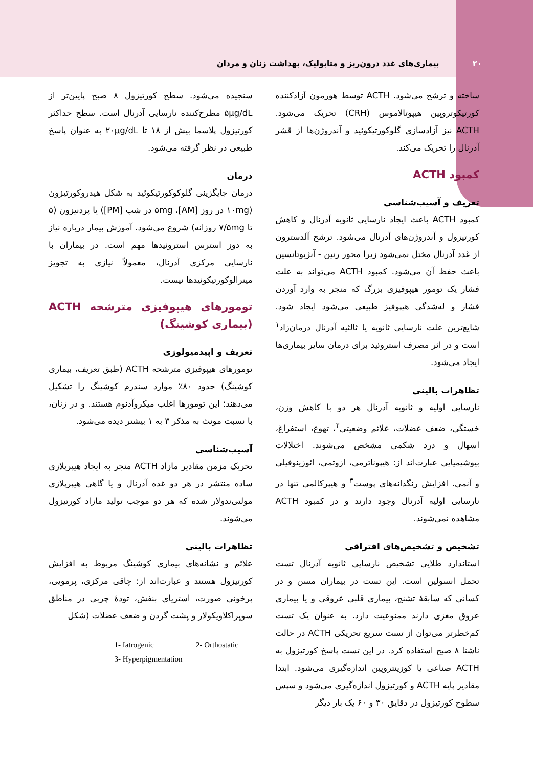۲۰ بیماری‌های غدد درون‌ریز و متابولیک، بهداشت زنان و مردان
ساخته و ترشح می‌شود. ACTH توسط هورمون آزادکننده کورتیکوتروپین هیپوتالاموس (CRH) تحریک می‌شود. ACTH نیز آزادسازی گلوکورتیکوئید و آندروژن‌ها از قشر آدرنال را تحریک می‌کند.
کمبود ACTH
تعریف و آسیب‌شناسی
کمبود ACTH باعث ایجاد نارسایی ثانویه آدرنال و کاهش کورتیزول و آندروژن‌های آدرنال می‌شود. ترشح آلدسترون از غدد آدرنال مختل نمی‌شود زیرا محور رنین - آنژیوتانسین باعث حفظ آن می‌شود. کمبود ACTH می‌تواند به علت فشار یک تومور هیپوفیزی بزرگ که منجر به وارد آوردن فشار و له‌شدگی هیپوفیز طبیعی می‌شود ایجاد شود. شایع‌ترین علت نارسایی ثانویه یا ثالثیه آدرنال درمان‌زاد<sup>۱</sup> است و در اثر مصرف استروئید برای درمان سایر بیماری‌ها ایجاد می‌شود.
تظاهرات بالینی
نارسایی اولیه و ثانویه آدرنال هر دو با کاهش وزن، خستگی، ضعف عضلات، علائم وضعیتی<sup>۲</sup>، تهوع، استفراغ، اسهال و درد شکمی مشخص می‌شوند. اختلالات بیوشیمیایی عبارت‌اند از: هیپوناترمی، ازوتمی، ائوزینوفیلی و آنمی. افزایش رنگدانه‌های پوست<sup>۳</sup> و هیپرکالمی تنها در نارسایی اولیه آدرنال وجود دارند و در کمبود ACTH مشاهده نمی‌شوند.
تشخیص و تشخیص‌های افتراقی
استاندارد طلایی تشخیص نارسایی ثانویه آدرنال تست تحمل انسولین است. این تست در بیماران مسن و در کسانی که سابقهٔ تشنج، بیماری قلبی عروقی و یا بیماری عروق مغزی دارند ممنوعیت دارد. به عنوان یک تست کم‌خطرتر می‌توان از تست سریع تحریکی ACTH در حالت ناشتا ۸ صبح استفاده کرد. در این تست پاسخ کورتیزول به ACTH صناعی یا کوزینتروپین اندازه‌گیری می‌شود. ابتدا مقادیر پایه ACTH و کورتیزول اندازه‌گیری می‌شود و سپس سطوح کورتیزول در دقایق ۳۰ و ۶۰ یک بار دیگر
سنجیده می‌شود. سطح کورتیزول ۸ صبح پایین‌تر از ۵µg/dL مطرح‌کننده نارسایی آدرنال است. سطح حداکثر کورتیزول پلاسما بیش از ۱۸ تا ۲۰µg/dL به عنوان پاسخ طبیعی در نظر گرفته می‌شود.
درمان
درمان جایگزینی گلوکوکورتیکوئید به شکل هیدروکورتیزون (۱۰mg در روز [AM]، ۵mg در شب [PM]) یا پردنیزون (۵ تا ۷/۵mg روزانه) شروع می‌شود. آموزش بیمار درباره نیاز به دوز استرس استروئیدها مهم است. در بیماران با نارسایی مرکزی آدرنال، معمولاً نیازی به تجویز مینرالوکورتیکوئیدها نیست.
تومورهای هیپوفیزی مترشحه ACTH (بیماری کوشینگ)
تعریف و اپیدمیولوژی
تومورهای هیپوفیزی مترشحه ACTH (طبق تعریف، بیماری کوشینگ) حدود ۸۰٪ موارد سندرم کوشینگ را تشکیل می‌دهند؛ این تومورها اغلب میکروآدنوم هستند. و در زنان، با نسبت مونث به مذکر ۳ به ۱ بیشتر دیده می‌شود.
آسیب‌شناسی
تحریک مزمن مقادیر مازاد ACTH منجر به ایجاد هیپرپلازی ساده منتشر در هر دو غده آدرنال و یا گاهی هیپرپلازی مولتی‌ندولار شده که هر دو موجب تولید مازاد کورتیزول می‌شوند.
تظاهرات بالینی
علائم و نشانه‌های بیماری کوشینگ مربوط به افزایش کورتیزول هستند و عبارت‌اند از: چاقی مرکزی، پرمویی، پرخونی صورت، استریای بنفش، تودهٔ چربی در مناطق سوپراکلاویکولار و پشت گردن و ضعف عضلات (شکل
1- Iatrogenic 2- Orthostatic
3- Hyperpigmentation